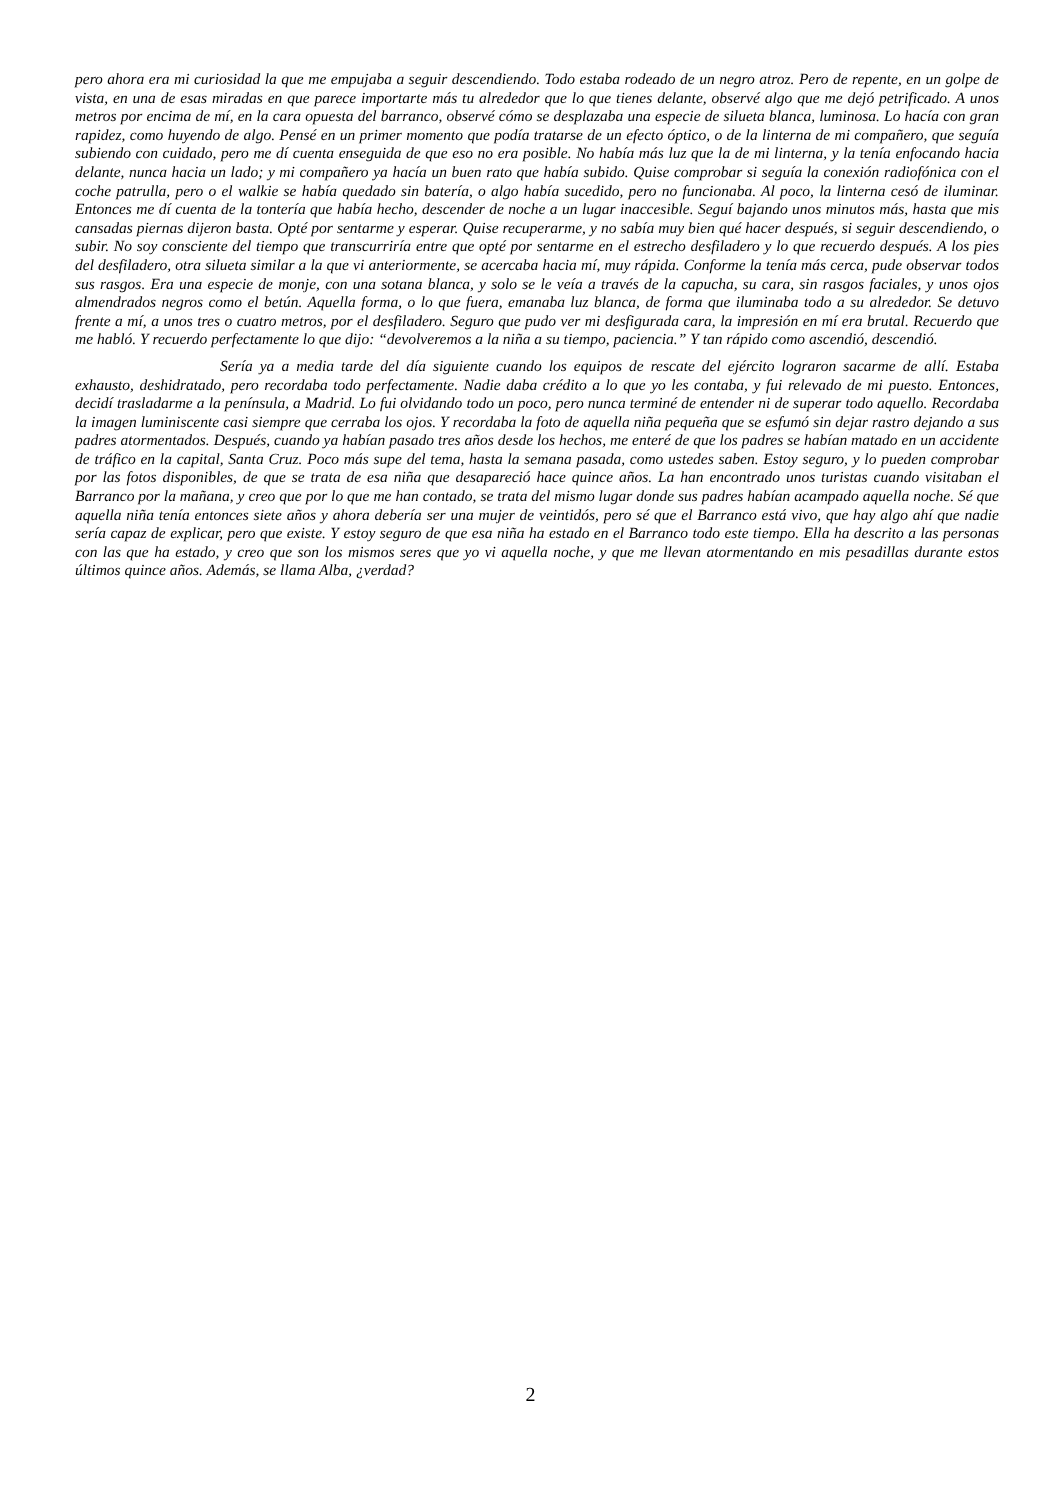pero ahora era mi curiosidad la que me empujaba a seguir descendiendo. Todo estaba rodeado de un negro atroz. Pero de repente, en un golpe de vista, en una de esas miradas en que parece importarte más tu alrededor que lo que tienes delante, observé algo que me dejó petrificado. A unos metros por encima de mí, en la cara opuesta del barranco, observé cómo se desplazaba una especie de silueta blanca, luminosa. Lo hacía con gran rapidez, como huyendo de algo. Pensé en un primer momento que podía tratarse de un efecto óptico, o de la linterna de mi compañero, que seguía subiendo con cuidado, pero me dí cuenta enseguida de que eso no era posible. No había más luz que la de mi linterna, y la tenía enfocando hacia delante, nunca hacia un lado; y mi compañero ya hacía un buen rato que había subido. Quise comprobar si seguía la conexión radiofónica con el coche patrulla, pero o el walkie se había quedado sin batería, o algo había sucedido, pero no funcionaba. Al poco, la linterna cesó de iluminar. Entonces me dí cuenta de la tontería que había hecho, descender de noche a un lugar inaccesible. Seguí bajando unos minutos más, hasta que mis cansadas piernas dijeron basta. Opté por sentarme y esperar. Quise recuperarme, y no sabía muy bien qué hacer después, si seguir descendiendo, o subir. No soy consciente del tiempo que transcurriría entre que opté por sentarme en el estrecho desfiladero y lo que recuerdo después. A los pies del desfiladero, otra silueta similar a la que vi anteriormente, se acercaba hacia mí, muy rápida. Conforme la tenía más cerca, pude observar todos sus rasgos. Era una especie de monje, con una sotana blanca, y solo se le veía a través de la capucha, su cara, sin rasgos faciales, y unos ojos almendrados negros como el betún. Aquella forma, o lo que fuera, emanaba luz blanca, de forma que iluminaba todo a su alrededor. Se detuvo frente a mí, a unos tres o cuatro metros, por el desfiladero. Seguro que pudo ver mi desfigurada cara, la impresión en mí era brutal. Recuerdo que me habló. Y recuerdo perfectamente lo que dijo: “devolveremos a la niña a su tiempo, paciencia.” Y tan rápido como ascendió, descendió.
Sería ya a media tarde del día siguiente cuando los equipos de rescate del ejército lograron sacarme de allí. Estaba exhausto, deshidratado, pero recordaba todo perfectamente. Nadie daba crédito a lo que yo les contaba, y fui relevado de mi puesto. Entonces, decidí trasladarme a la península, a Madrid. Lo fui olvidando todo un poco, pero nunca terminé de entender ni de superar todo aquello. Recordaba la imagen luminiscente casi siempre que cerraba los ojos. Y recordaba la foto de aquella niña pequeña que se esfumó sin dejar rastro dejando a sus padres atormentados. Después, cuando ya habían pasado tres años desde los hechos, me enteré de que los padres se habían matado en un accidente de tráfico en la capital, Santa Cruz. Poco más supe del tema, hasta la semana pasada, como ustedes saben. Estoy seguro, y lo pueden comprobar por las fotos disponibles, de que se trata de esa niña que desapareció hace quince años. La han encontrado unos turistas cuando visitaban el Barranco por la mañana, y creo que por lo que me han contado, se trata del mismo lugar donde sus padres habían acampado aquella noche. Sé que aquella niña tenía entonces siete años y ahora debería ser una mujer de veintidós, pero sé que el Barranco está vivo, que hay algo ahí que nadie sería capaz de explicar, pero que existe. Y estoy seguro de que esa niña ha estado en el Barranco todo este tiempo. Ella ha descrito a las personas con las que ha estado, y creo que son los mismos seres que yo vi aquella noche, y que me llevan atormentando en mis pesadillas durante estos últimos quince años. Además, se llama Alba, ¿verdad?
2